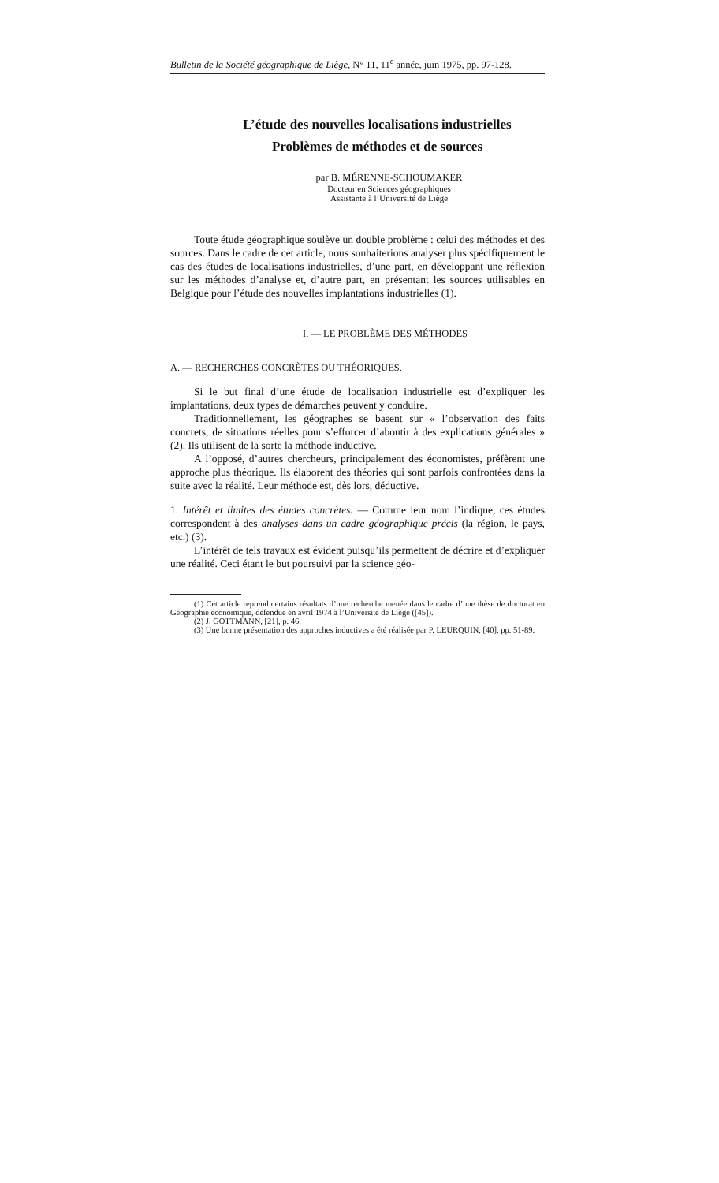Bulletin de la Société géographique de Liège, N° 11, 11<sup>e</sup> année, juin 1975, pp. 97-128.
L’étude des nouvelles localisations industrielles
Problèmes de méthodes et de sources
par B. MÉRENNE-SCHOUMAKER
Docteur en Sciences géographiques
Assistante à l’Université de Liège
Toute étude géographique soulève un double problème : celui des méthodes et des sources. Dans le cadre de cet article, nous souhaiterions analyser plus spécifiquement le cas des études de localisations industrielles, d’une part, en développant une réflexion sur les méthodes d’analyse et, d’autre part, en présentant les sources utilisables en Belgique pour l’étude des nouvelles implantations industrielles (1).
I. — LE PROBLÈME DES MÉTHODES
A. — RECHERCHES CONCRÈTES OU THÉORIQUES.
Si le but final d’une étude de localisation industrielle est d’expliquer les implantations, deux types de démarches peuvent y conduire.
Traditionnellement, les géographes se basent sur « l’observation des faits concrets, de situations réelles pour s’efforcer d’aboutir à des explications générales » (2). Ils utilisent de la sorte la méthode inductive.
A l’opposé, d’autres chercheurs, principalement des économistes, préfèrent une approche plus théorique. Ils élaborent des théories qui sont parfois confrontées dans la suite avec la réalité. Leur méthode est, dès lors, déductive.
1. Intérêt et limites des études concrètes. — Comme leur nom l’indique, ces études correspondent à des analyses dans un cadre géographique précis (la région, le pays, etc.) (3).
L’intérêt de tels travaux est évident puisqu’ils permettent de décrire et d’expliquer une réalité. Ceci étant le but poursuivi par la science géo-
(1) Cet article reprend certains résultats d’une recherche menée dans le cadre d’une thèse de doctorat en Géographie économique, défendue en avril 1974 à l’Université de Liège ([45]).
(2) J. GOTTMANN, [21], p. 46.
(3) Une bonne présentation des approches inductives a été réalisée par P. LEURQUIN, [40], pp. 51-89.